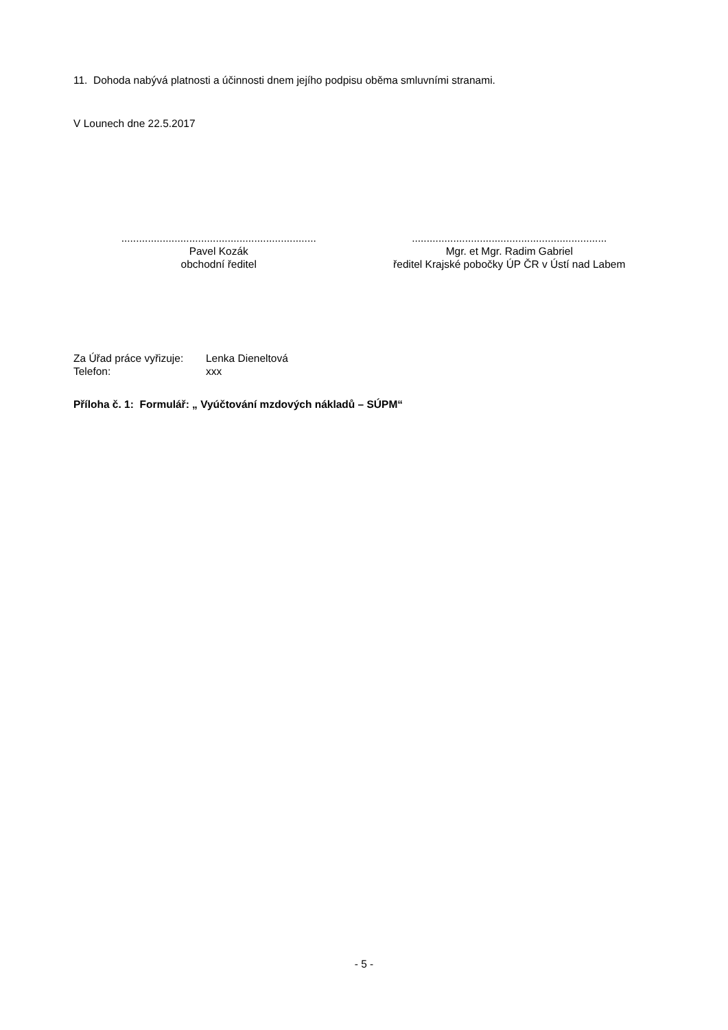11. Dohoda nabývá platnosti a účinnosti dnem jejího podpisu oběma smluvními stranami.
V Lounech dne 22.5.2017
..................................................................
Pavel Kozák
obchodní ředitel
..................................................................
Mgr. et Mgr. Radim Gabriel
ředitel Krajské pobočky ÚP ČR v Ústí nad Labem
Za Úřad práce vyřizuje: Lenka Dieneltová
Telefon: xxx
Příloha č. 1: Formulář: „ Vyúčtování mzdových nákladů – SÚPM“
- 5 -